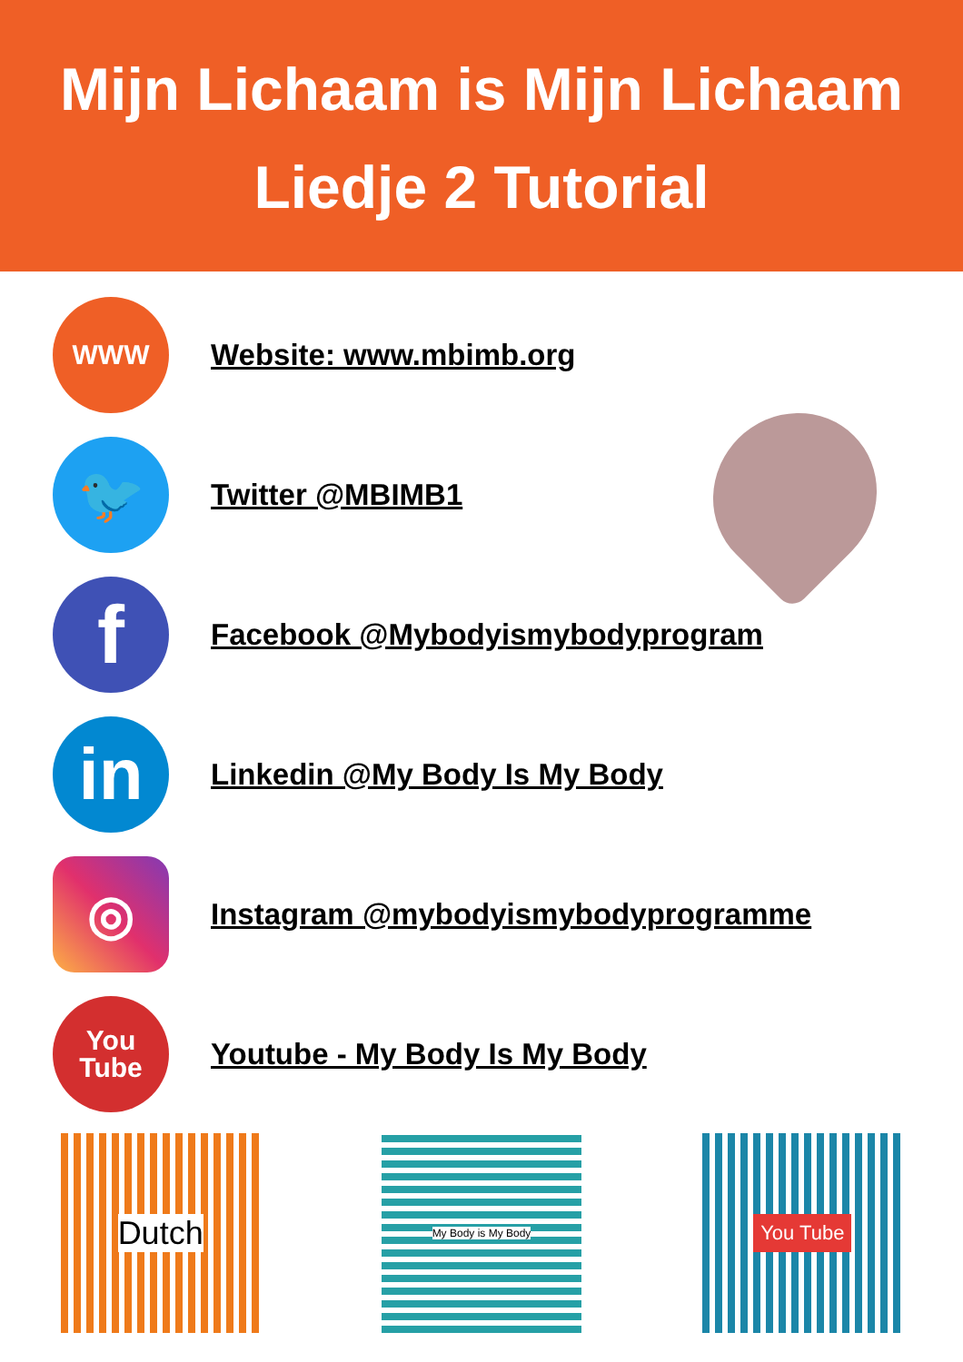Mijn Lichaam is Mijn Lichaam
Liedje 2 Tutorial
WWW
Website: www.mbimb.org
🐦
Twitter @MBIMB1
f
Facebook @Mybodyismybodyprogram
in
Linkedin @My Body Is My Body
◎
Instagram @mybodyismybodyprogramme
You
Tube
Youtube - My Body Is My Body
Dutch
My Body is My Body
You Tube